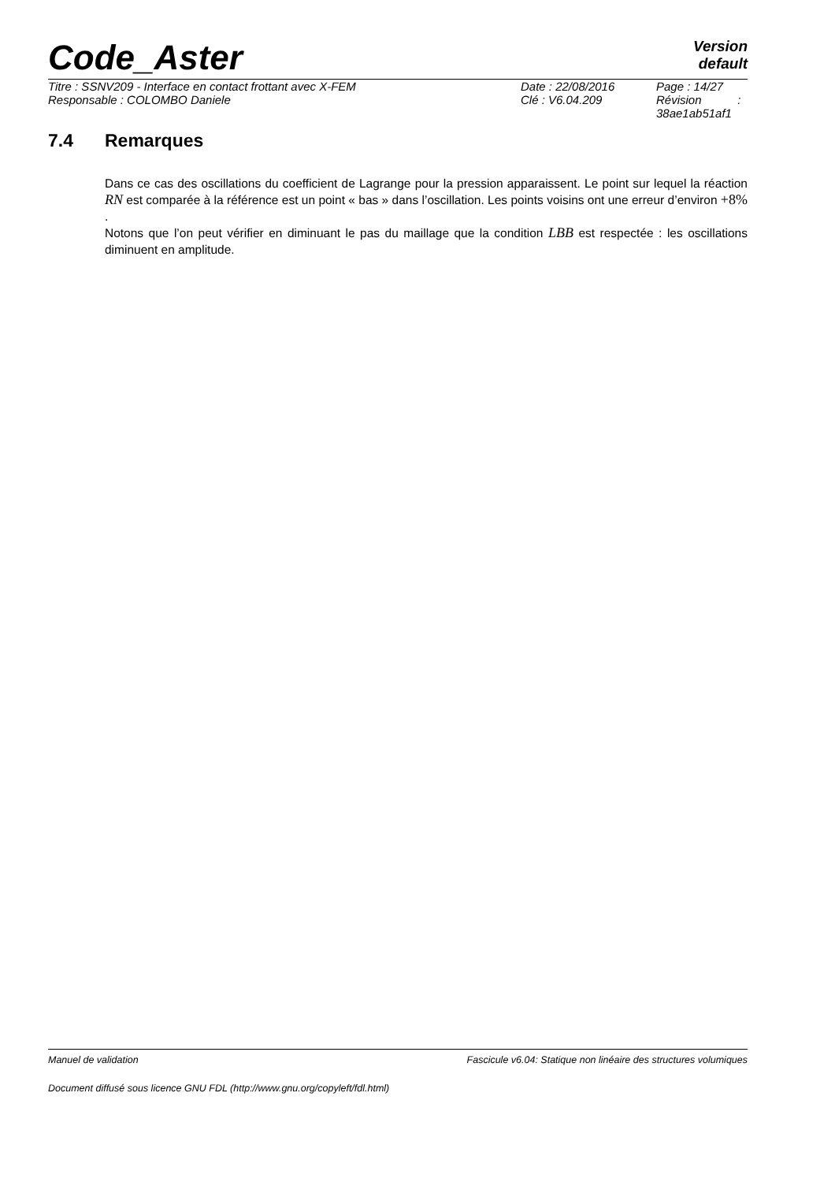Code_Aster
Version
default
| Titre : SSNV209 - Interface en contact frottant avec X-FEM | Date : 22/08/2016 | Page : 14/27 |
| Responsable : COLOMBO Daniele | Clé : V6.04.209 | Révision : 38ae1ab51af1 |
7.4 Remarques
Dans ce cas des oscillations du coefficient de Lagrange pour la pression apparaissent. Le point sur lequel la réaction RN est comparée à la référence est un point « bas » dans l’oscillation. Les points voisins ont une erreur d’environ +8% .
Notons que l’on peut vérifier en diminuant le pas du maillage que la condition LBB est respectée : les oscillations diminuent en amplitude.
Manuel de validation Fascicule v6.04: Statique non linéaire des structures volumiques
Document diffusé sous licence GNU FDL (http://www.gnu.org/copyleft/fdl.html)